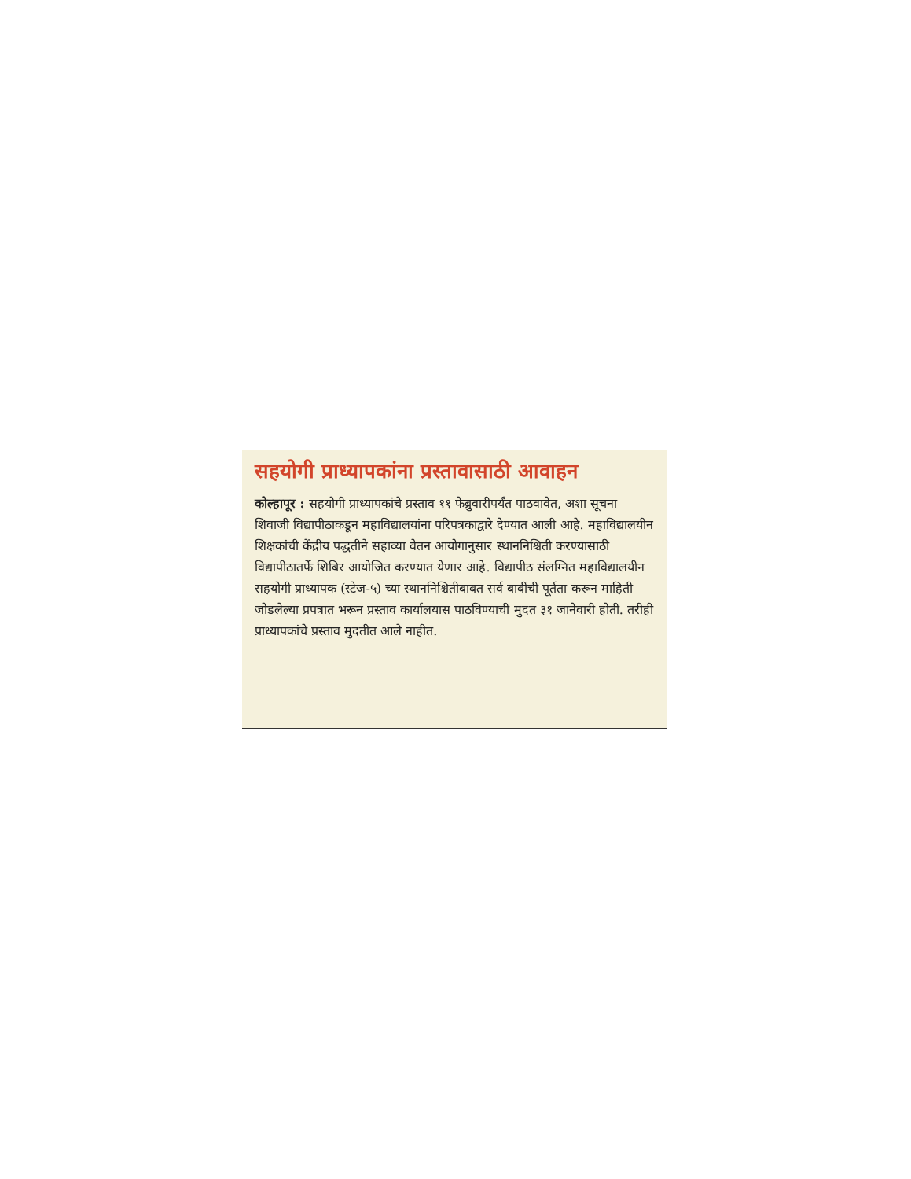सहयोगी प्राध्यापकांना प्रस्तावासाठी आवाहन
कोल्हापूर : सहयोगी प्राध्यापकांचे प्रस्ताव ११ फेब्रुवारीपर्यंत पाठवावेत, अशा सूचना शिवाजी विद्यापीठाकडून महाविद्यालयांना परिपत्रकाद्वारे देण्यात आली आहे. महाविद्यालयीन शिक्षकांची केंद्रीय पद्धतीने सहाव्या वेतन आयोगानुसार स्थाननिश्चिती करण्यासाठी विद्यापीठातर्फे शिबिर आयोजित करण्यात येणार आहे. विद्यापीठ संलग्नित महाविद्यालयीन सहयोगी प्राध्यापक (स्टेज-५) च्या स्थाननिश्चितीबाबत सर्व बाबींची पूर्तता करून माहिती जोडलेल्या प्रपत्रात भरून प्रस्ताव कार्यालयास पाठविण्याची मुदत ३१ जानेवारी होती. तरीही प्राध्यापकांचे प्रस्ताव मुदतीत आले नाहीत.